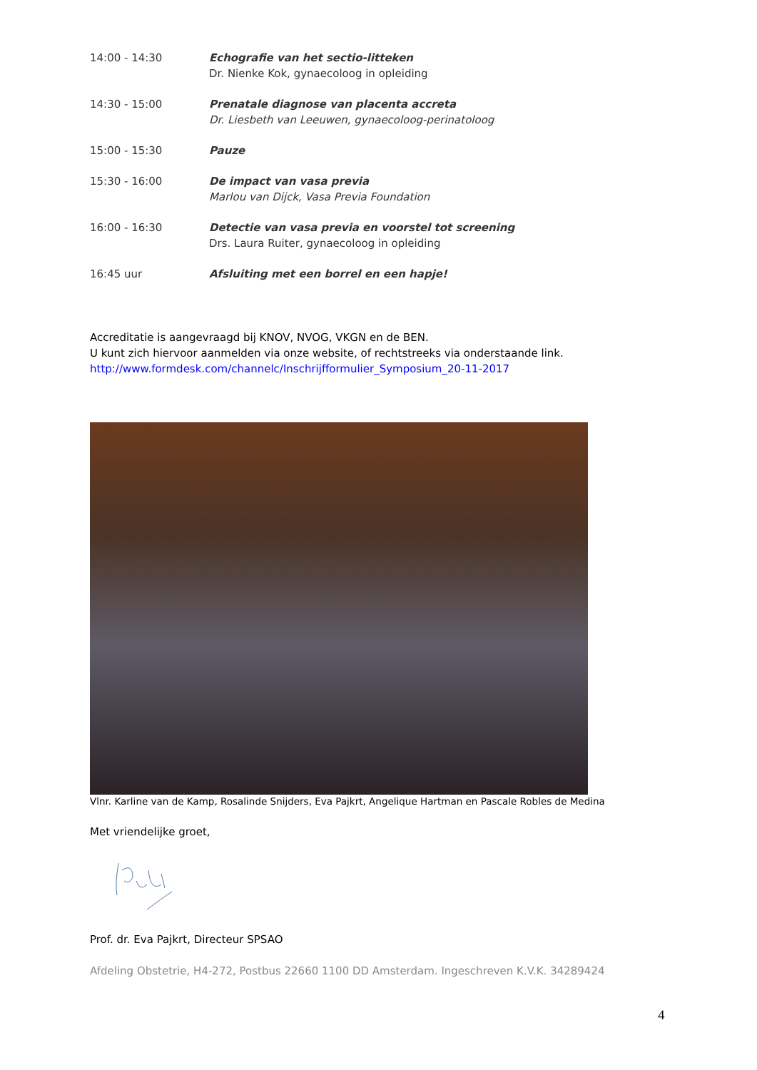14:00 - 14:30 Echografie van het sectio-litteken
Dr. Nienke Kok, gynaecoloog in opleiding
14:30 - 15:00 Prenatale diagnose van placenta accreta
Dr. Liesbeth van Leeuwen, gynaecoloog-perinatoloog
15:00 - 15:30 Pauze
15:30 - 16:00 De impact van vasa previa
Marlou van Dijck, Vasa Previa Foundation
16:00 - 16:30 Detectie van vasa previa en voorstel tot screening
Drs. Laura Ruiter, gynaecoloog in opleiding
16:45 uur Afsluiting met een borrel en een hapje!
Accreditatie is aangevraagd bij KNOV, NVOG, VKGN en de BEN.
U kunt zich hiervoor aanmelden via onze website, of rechtstreeks via onderstaande link.
http://www.formdesk.com/channelc/Inschrijfformulier_Symposium_20-11-2017
Vlnr. Karline van de Kamp, Rosalinde Snijders, Eva Pajkrt, Angelique Hartman en Pascale Robles de Medina
Met vriendelijke groet,
Prof. dr. Eva Pajkrt, Directeur SPSAO
Afdeling Obstetrie, H4-272, Postbus 22660 1100 DD Amsterdam. Ingeschreven K.V.K. 34289424
4